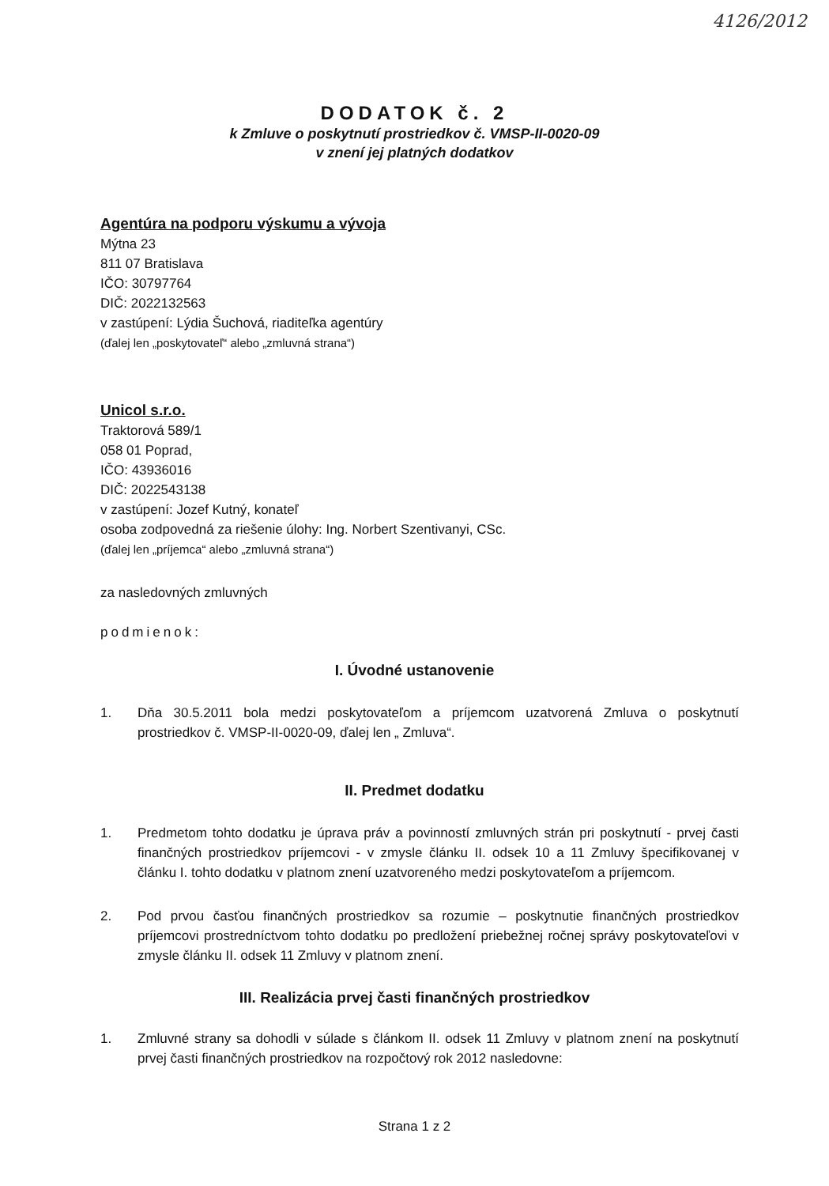4126/2012
DODATOK č. 2
k Zmluve o poskytnutí prostriedkov č. VMSP-II-0020-09
v znení jej platných dodatkov
Agentúra na podporu výskumu a vývoja
Mýtna 23
811 07 Bratislava
IČO: 30797764
DIČ: 2022132563
v zastúpení: Lýdia Šuchová, riaditeľka agentúry
(ďalej len „poskytovateľ“ alebo „zmluvná strana“)
Unicol s.r.o.
Traktorová 589/1
058 01 Poprad,
IČO: 43936016
DIČ: 2022543138
v zastúpení: Jozef Kutný, konateľ
osoba zodpovedná za riešenie úlohy: Ing. Norbert Szentivanyi, CSc.
(ďalej len „príjemca“ alebo „zmluvná strana“)
za nasledovných zmluvných
podmienok:
I. Úvodné ustanovenie
1. Dňa 30.5.2011 bola medzi poskytovateľom a príjemcom uzatvorená Zmluva o poskytnutí prostriedkov č. VMSP-II-0020-09, ďalej len „ Zmluva“.
II. Predmet dodatku
1. Predmetom tohto dodatku je úprava práv a povinností zmluvných strán pri poskytnutí - prvej časti finančných prostriedkov príjemcovi - v zmysle článku II. odsek 10 a 11 Zmluvy špecifikovanej v článku I. tohto dodatku v platnom znení uzatvoreného medzi poskytovateľom a príjemcom.
2. Pod prvou časťou finančných prostriedkov sa rozumie – poskytnutie finančných prostriedkov príjemcovi prostredníctvom tohto dodatku po predložení priebežnej ročnej správy poskytovateľovi v zmysle článku II. odsek 11 Zmluvy v platnom znení.
III. Realizácia prvej časti finančných prostriedkov
1. Zmluvné strany sa dohodli v súlade s článkom II. odsek 11 Zmluvy v platnom znení na poskytnutí prvej časti finančných prostriedkov na rozpočtový rok 2012 nasledovne:
Strana 1 z 2